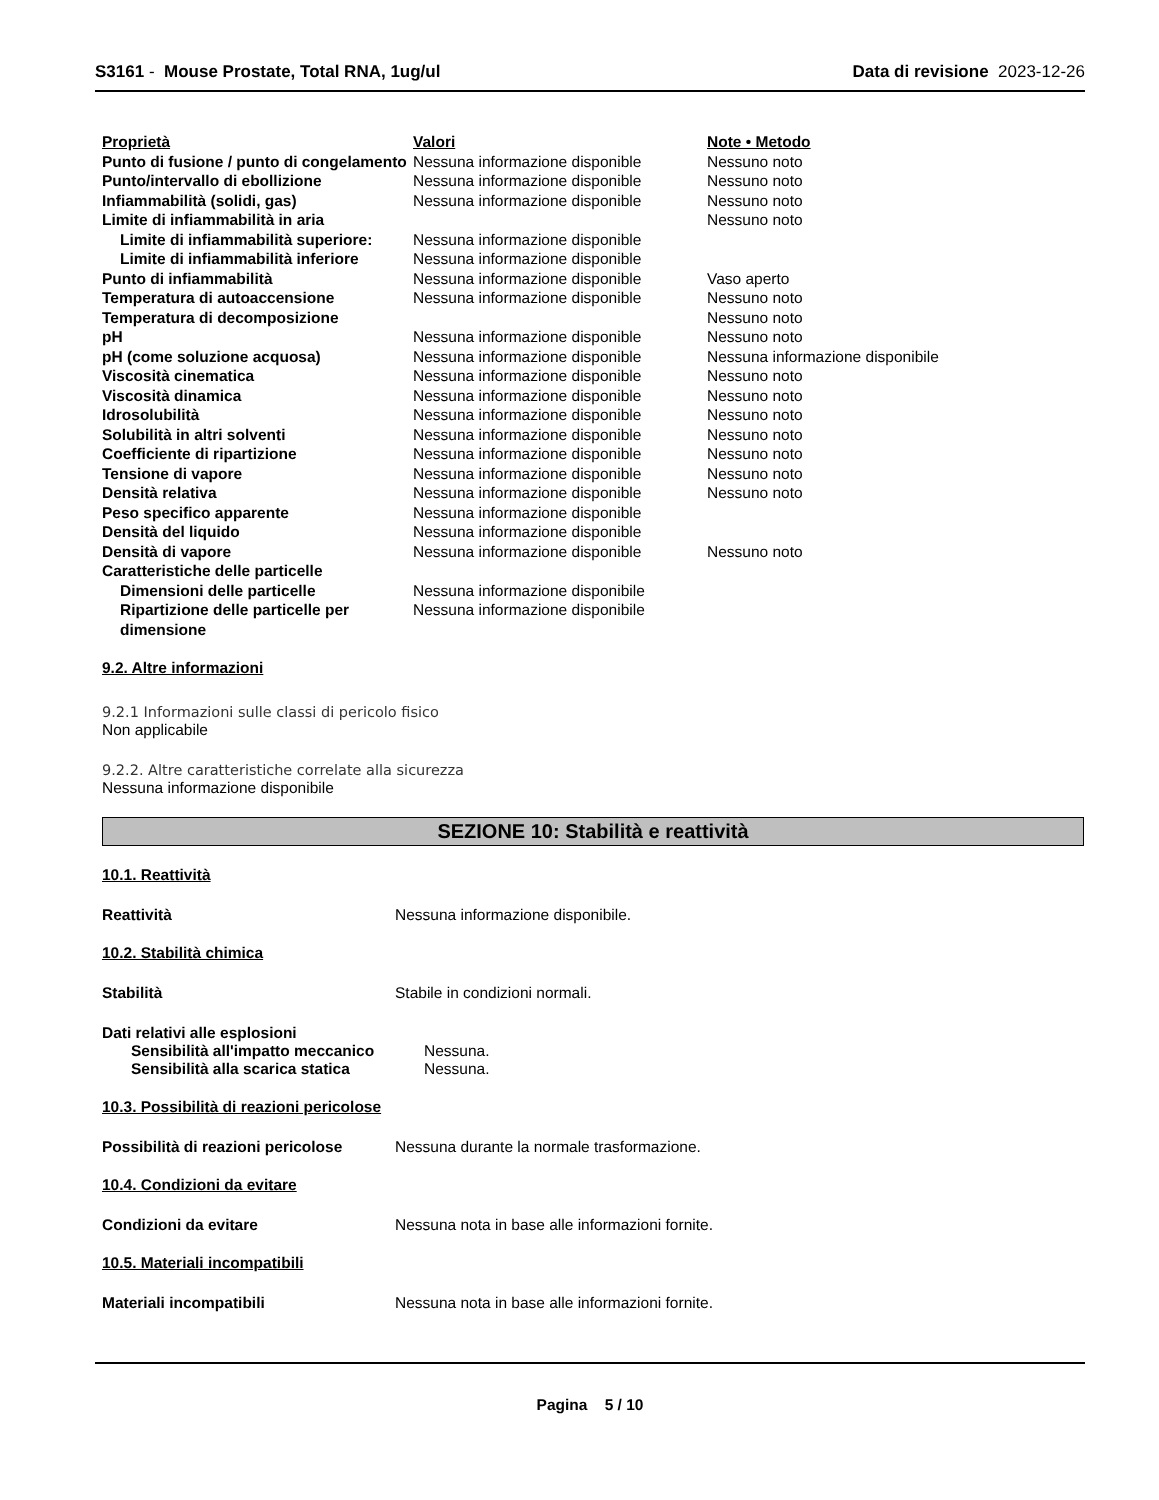S3161 - Mouse Prostate, Total RNA, 1ug/ul
Data di revisione 2023-12-26
| Proprietà | Valori | Note • Metodo |
| --- | --- | --- |
| Punto di fusione / punto di congelamento | Nessuna informazione disponible | Nessuno noto |
| Punto/intervallo di ebollizione | Nessuna informazione disponible | Nessuno noto |
| Infiammabilità (solidi, gas) | Nessuna informazione disponible | Nessuno noto |
| Limite di infiammabilità in aria | | Nessuno noto |
| Limite di infiammabilità superiore: | Nessuna informazione disponible | |
| Limite di infiammabilità inferiore | Nessuna informazione disponible | |
| Punto di infiammabilità | Nessuna informazione disponible | Vaso aperto |
| Temperatura di autoaccensione | Nessuna informazione disponible | Nessuno noto |
| Temperatura di decomposizione | | Nessuno noto |
| pH | Nessuna informazione disponible | Nessuno noto |
| pH (come soluzione acquosa) | Nessuna informazione disponible | Nessuna informazione disponibile |
| Viscosità cinematica | Nessuna informazione disponible | Nessuno noto |
| Viscosità dinamica | Nessuna informazione disponible | Nessuno noto |
| Idrosolubilità | Nessuna informazione disponible | Nessuno noto |
| Solubilità in altri solventi | Nessuna informazione disponible | Nessuno noto |
| Coefficiente di ripartizione | Nessuna informazione disponible | Nessuno noto |
| Tensione di vapore | Nessuna informazione disponible | Nessuno noto |
| Densità relativa | Nessuna informazione disponible | Nessuno noto |
| Peso specifico apparente | Nessuna informazione disponible | |
| Densità del liquido | Nessuna informazione disponible | |
| Densità di vapore | Nessuna informazione disponible | Nessuno noto |
| Caratteristiche delle particelle | | |
| Dimensioni delle particelle | Nessuna informazione disponibile | |
| Ripartizione delle particelle per dimensione | Nessuna informazione disponibile | |
9.2. Altre informazioni
9.2.1 Informazioni sulle classi di pericolo fisico
Non applicabile
9.2.2. Altre caratteristiche correlate alla sicurezza
Nessuna informazione disponibile
SEZIONE 10: Stabilità e reattività
10.1. Reattività
Reattività Nessuna informazione disponibile.
10.2. Stabilità chimica
Stabilità Stabile in condizioni normali.
Dati relativi alle esplosioni
Sensibilità all'impatto meccanico
Nessuna.
Sensibilità alla scarica statica
Nessuna.
10.3. Possibilità di reazioni pericolose
Possibilità di reazioni pericolose
Nessuna durante la normale trasformazione.
10.4. Condizioni da evitare
Condizioni da evitare Nessuna nota in base alle informazioni fornite.
10.5. Materiali incompatibili
Materiali incompatibili Nessuna nota in base alle informazioni fornite.
Pagina 5 / 10